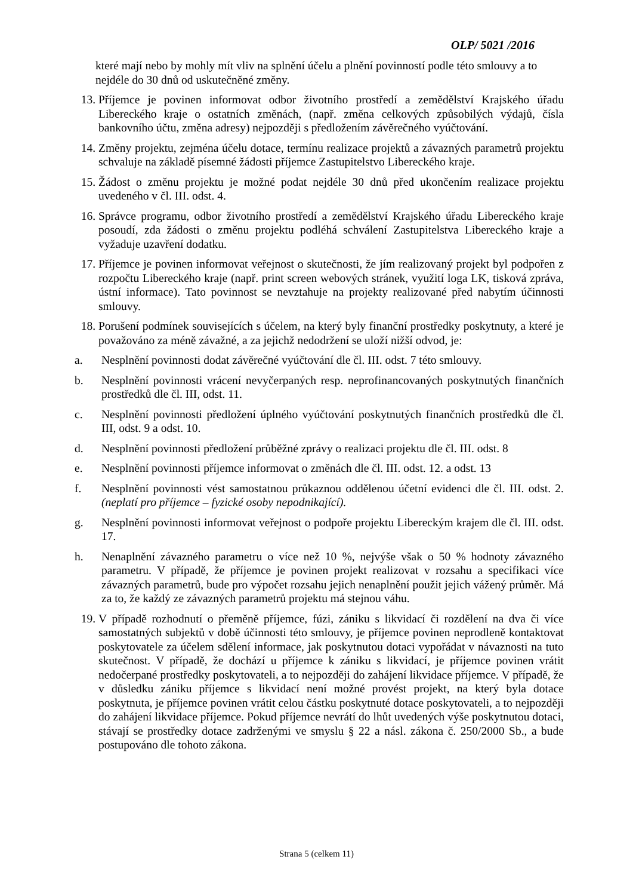OLP/ 5021 /2016
které mají nebo by mohly mít vliv na splnění účelu a plnění povinností podle této smlouvy a to nejdéle do 30 dnů od uskutečněné změny.
13. Příjemce je povinen informovat odbor životního prostředí a zemědělství Krajského úřadu Libereckého kraje o ostatních změnách, (např. změna celkových způsobilých výdajů, čísla bankovního účtu, změna adresy) nejpozději s předložením závěrečného vyúčtování.
14. Změny projektu, zejména účelu dotace, termínu realizace projektů a závazných parametrů projektu schvaluje na základě písemné žádosti příjemce Zastupitelstvo Libereckého kraje.
15. Žádost o změnu projektu je možné podat nejdéle 30 dnů před ukončením realizace projektu uvedeného v čl. III. odst. 4.
16. Správce programu, odbor životního prostředí a zemědělství Krajského úřadu Libereckého kraje posoudí, zda žádosti o změnu projektu podléhá schválení Zastupitelstva Libereckého kraje a vyžaduje uzavření dodatku.
17. Příjemce je povinen informovat veřejnost o skutečnosti, že jím realizovaný projekt byl podpořen z rozpočtu Libereckého kraje (např. print screen webových stránek, využití loga LK, tisková zpráva, ústní informace). Tato povinnost se nevztahuje na projekty realizované před nabytím účinnosti smlouvy.
18. Porušení podmínek souvisejících s účelem, na který byly finanční prostředky poskytnuty, a které je považováno za méně závažné, a za jejichž nedodržení se uloží nižší odvod, je:
a. Nesplnění povinnosti dodat závěrečné vyúčtování dle čl. III. odst. 7 této smlouvy.
b. Nesplnění povinnosti vrácení nevyčerpaných resp. neprofinancovaných poskytnutých finančních prostředků dle čl. III, odst. 11.
c. Nesplnění povinnosti předložení úplného vyúčtování poskytnutých finančních prostředků dle čl. III, odst. 9 a odst. 10.
d. Nesplnění povinnosti předložení průběžné zprávy o realizaci projektu dle čl. III. odst. 8
e. Nesplnění povinnosti příjemce informovat o změnách dle čl. III. odst. 12. a odst. 13
f. Nesplnění povinnosti vést samostatnou průkaznou oddělenou účetní evidenci dle čl. III. odst. 2. (neplatí pro příjemce – fyzické osoby nepodnikající).
g. Nesplnění povinnosti informovat veřejnost o podpoře projektu Libereckým krajem dle čl. III. odst. 17.
h. Nenaplnění závazného parametru o více než 10 %, nejvýše však o 50 % hodnoty závazného parametru. V případě, že příjemce je povinen projekt realizovat v rozsahu a specifikaci více závazných parametrů, bude pro výpočet rozsahu jejich nenaplnění použit jejich vážený průměr. Má za to, že každý ze závazných parametrů projektu má stejnou váhu.
19. V případě rozhodnutí o přeměně příjemce, fúzi, zániku s likvidací či rozdělení na dva či více samostatných subjektů v době účinnosti této smlouvy, je příjemce povinen neprodleně kontaktovat poskytovatele za účelem sdělení informace, jak poskytnutou dotaci vypořádat v návaznosti na tuto skutečnost. V případě, že dochází u příjemce k zániku s likvidací, je příjemce povinen vrátit nedočerpané prostředky poskytovateli, a to nejpozději do zahájení likvidace příjemce. V případě, že v důsledku zániku příjemce s likvidací není možné provést projekt, na který byla dotace poskytnuta, je příjemce povinen vrátit celou částku poskytnuté dotace poskytovateli, a to nejpozději do zahájení likvidace příjemce. Pokud příjemce nevrátí do lhůt uvedených výše poskytnutou dotaci, stávají se prostředky dotace zadrženými ve smyslu § 22 a násl. zákona č. 250/2000 Sb., a bude postupováno dle tohoto zákona.
Strana 5 (celkem 11)